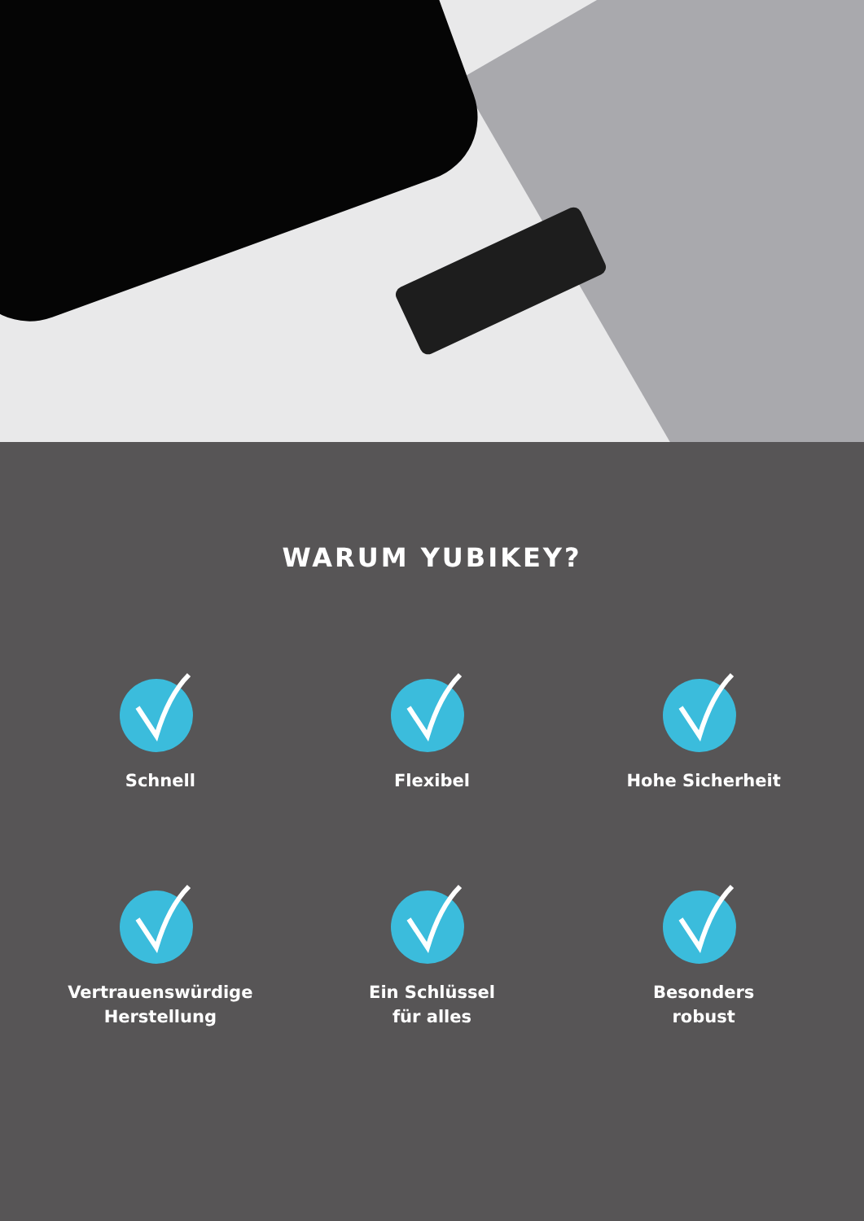WARUM YUBIKEY?
Schnell
Flexibel
Hohe Sicherheit
Vertrauenswürdige
Herstellung
Ein Schlüssel
für alles
Besonders
robust